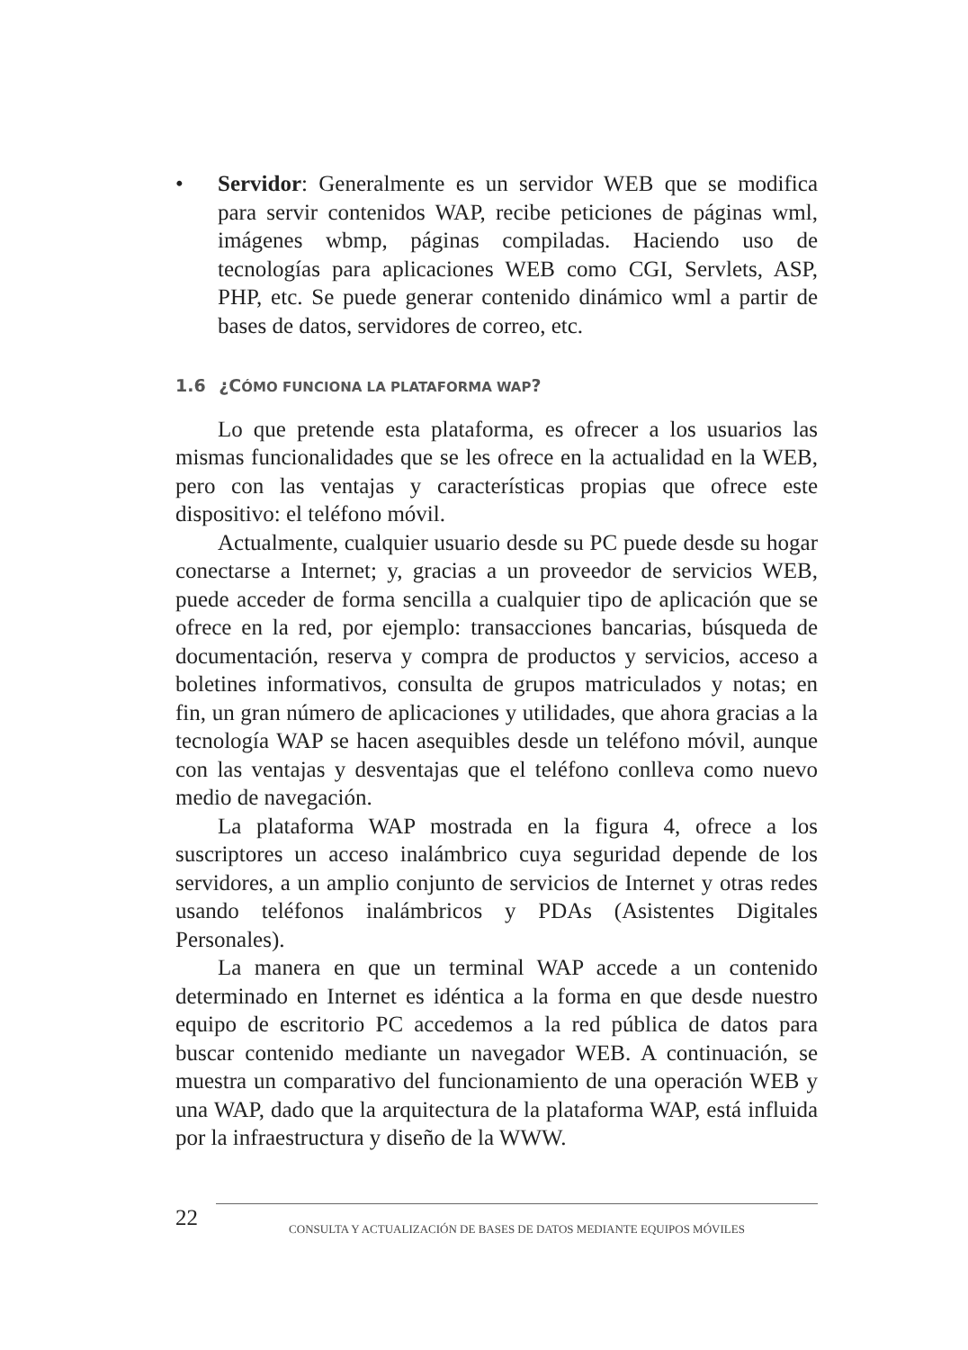• Servidor: Generalmente es un servidor WEB que se modifica para servir contenidos WAP, recibe peticiones de páginas wml, imágenes wbmp, páginas compiladas. Haciendo uso de tecnologías para aplicaciones WEB como CGI, Servlets, ASP, PHP, etc. Se puede generar contenido dinámico wml a partir de bases de datos, servidores de correo, etc.
1.6 ¿CÓMO FUNCIONA LA PLATAFORMA WAP?
Lo que pretende esta plataforma, es ofrecer a los usuarios las mismas funcionalidades que se les ofrece en la actualidad en la WEB, pero con las ventajas y características propias que ofrece este dispositivo: el teléfono móvil.
Actualmente, cualquier usuario desde su PC puede desde su hogar conectarse a Internet; y, gracias a un proveedor de servicios WEB, puede acceder de forma sencilla a cualquier tipo de aplicación que se ofrece en la red, por ejemplo: transacciones bancarias, búsqueda de documentación, reserva y compra de productos y servicios, acceso a boletines informativos, consulta de grupos matriculados y notas; en fin, un gran número de aplicaciones y utilidades, que ahora gracias a la tecnología WAP se hacen asequibles desde un teléfono móvil, aunque con las ventajas y desventajas que el teléfono conlleva como nuevo medio de navegación.
La plataforma WAP mostrada en la figura 4, ofrece a los suscriptores un acceso inalámbrico cuya seguridad depende de los servidores, a un amplio conjunto de servicios de Internet y otras redes usando teléfonos inalámbricos y PDAs (Asistentes Digitales Personales).
La manera en que un terminal WAP accede a un contenido determinado en Internet es idéntica a la forma en que desde nuestro equipo de escritorio PC accedemos a la red pública de datos para buscar contenido mediante un navegador WEB. A continuación, se muestra un comparativo del funcionamiento de una operación WEB y una WAP, dado que la arquitectura de la plataforma WAP, está influida por la infraestructura y diseño de la WWW.
22
CONSULTA Y ACTUALIZACIÓN DE BASES DE DATOS MEDIANTE EQUIPOS MÓVILES